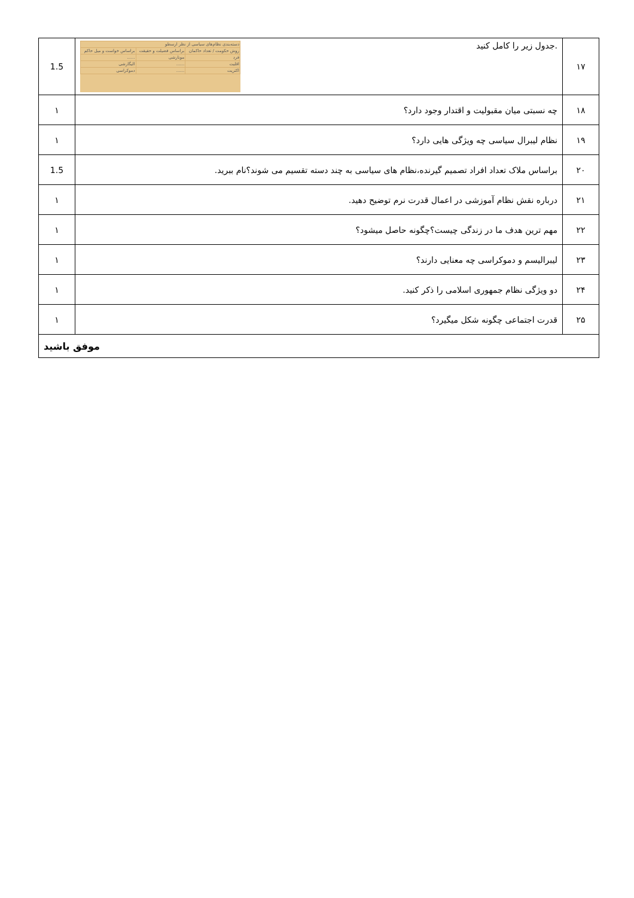| ۱۷ | .جدول زیر را کامل کنید / دسته‌بندی نظام‌های سیاسی از نظر ارسطو / / / / روش حکومت / تعداد حاکمان / براساس فضیلت و حقیقت / براساس خواست و میل حاکم / / فرد / مونارشی / ...... / / اقلیت / ...... / الیگارشی / / اکثریت / ...... / دموکراسی / | 1.5 |
| ۱۸ | چه نسبتی میان مقبولیت و اقتدار وجود دارد؟ | ۱ |
| ۱۹ | نظام لیبرال سیاسی چه ویژگی هایی دارد؟ | ۱ |
| ۲۰ | براساس ملاک تعداد افراد تصمیم گیرنده،نظام های سیاسی به چند دسته تقسیم می شوند؟نام ببرید. | 1.5 |
| ۲۱ | درباره نقش نظام آموزشی در اعمال قدرت نرم توضیح دهید. | ۱ |
| ۲۲ | مهم ترین هدف ما در زندگی چیست؟چگونه حاصل میشود؟ | ۱ |
| ۲۳ | لیبرالیسم و دموکراسی چه معنایی دارند؟ | ۱ |
| ۲۴ | دو ویژگی نظام جمهوری اسلامی را ذکر کنید. | ۱ |
| ۲۵ | قدرت اجتماعی چگونه شکل میگیرد؟ | ۱ |
| موفق باشید | | |